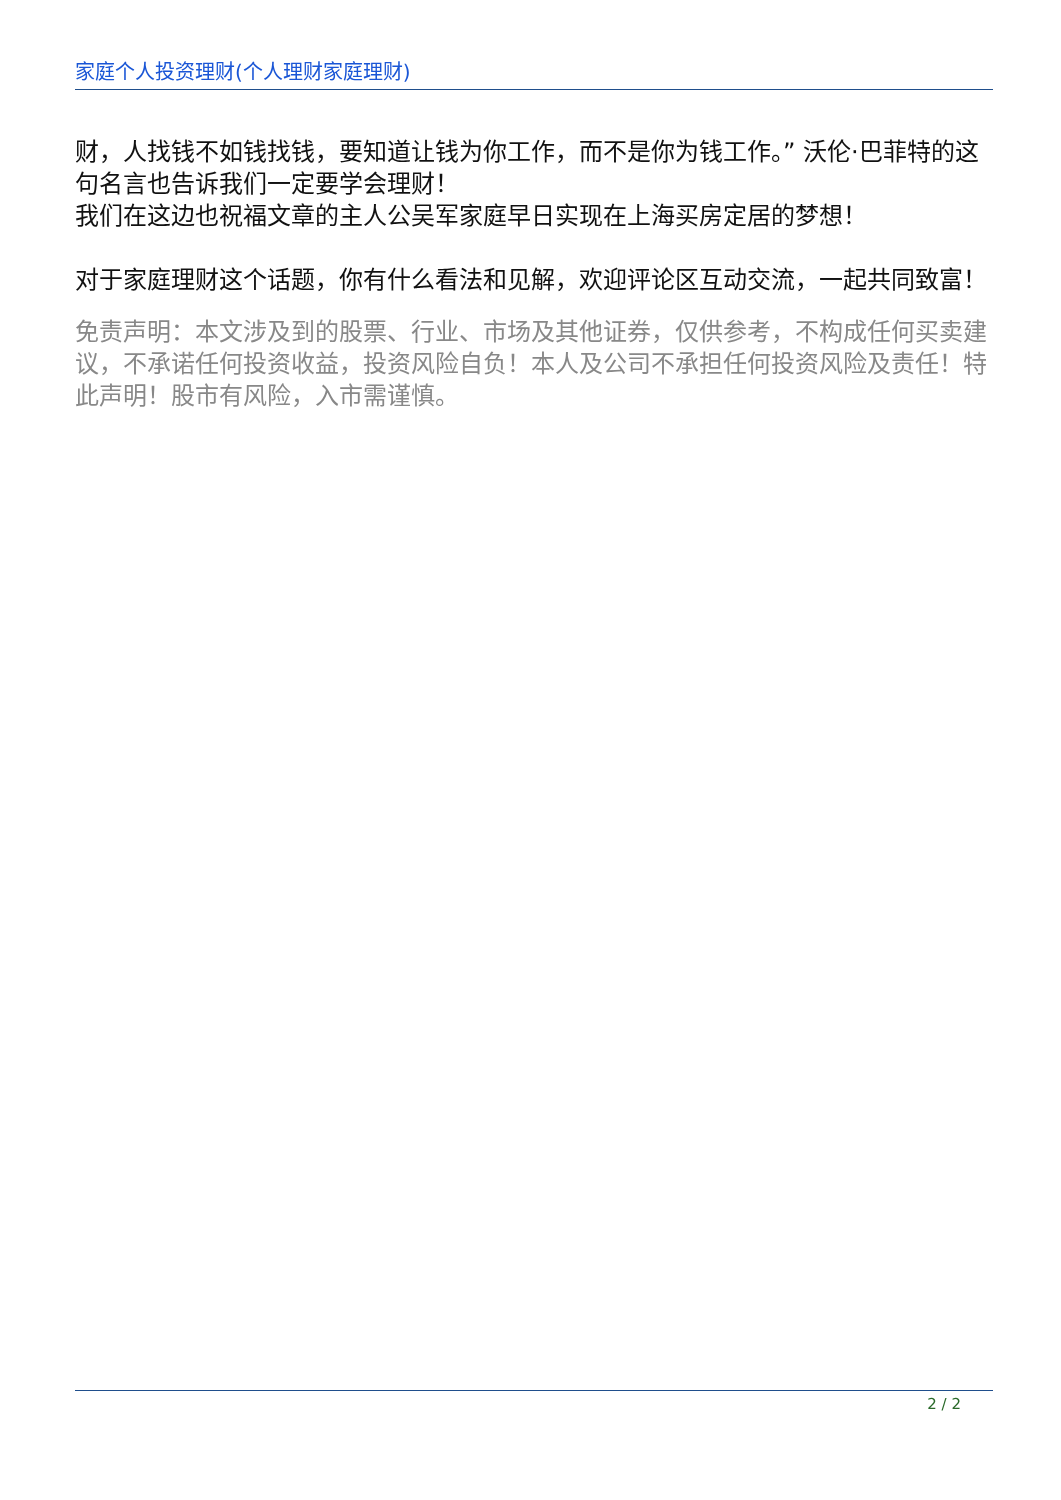家庭个人投资理财(个人理财家庭理财)
财，人找钱不如钱找钱，要知道让钱为你工作，而不是你为钱工作。” 沃伦·巴菲特的这句名言也告诉我们一定要学会理财！
我们在这边也祝福文章的主人公吴军家庭早日实现在上海买房定居的梦想！
对于家庭理财这个话题，你有什么看法和见解，欢迎评论区互动交流，一起共同致富！
免责声明：本文涉及到的股票、行业、市场及其他证券，仅供参考，不构成任何买卖建议，不承诺任何投资收益，投资风险自负！本人及公司不承担任何投资风险及责任！特此声明！股市有风险，入市需谨慎。
2 / 2